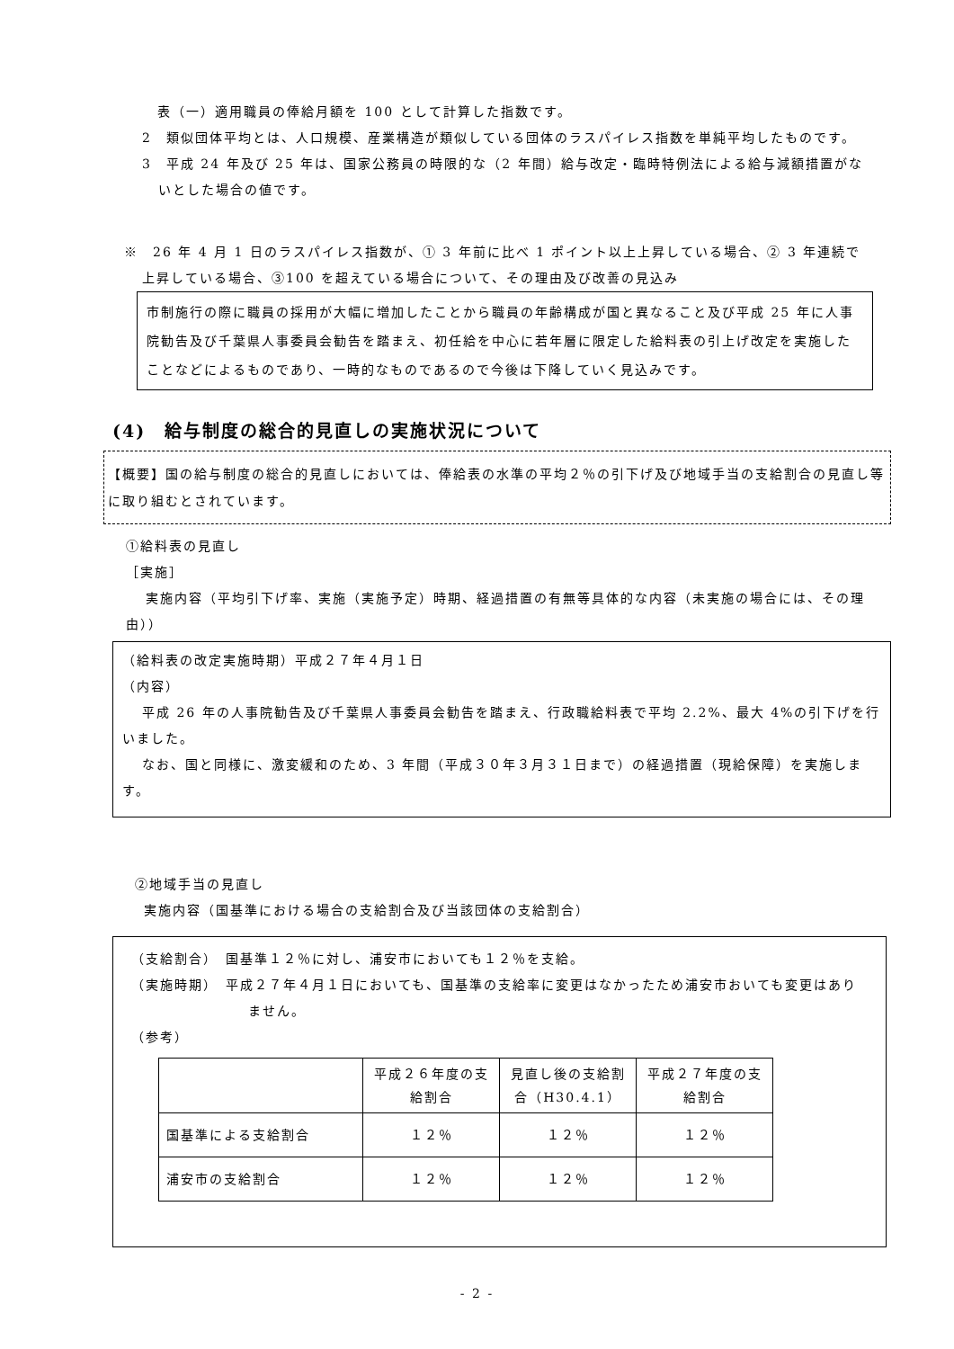表（一）適用職員の俸給月額を 100 として計算した指数です。
2　類似団体平均とは、人口規模、産業構造が類似している団体のラスパイレス指数を単純平均したものです。
3　平成 24 年及び 25 年は、国家公務員の時限的な（2 年間）給与改定・臨時特例法による給与減額措置がないとした場合の値です。
※　26 年 4 月 1 日のラスパイレス指数が、① 3 年前に比べ 1 ポイント以上上昇している場合、② 3 年連続で上昇している場合、③100 を超えている場合について、その理由及び改善の見込み
市制施行の際に職員の採用が大幅に増加したことから職員の年齢構成が国と異なること及び平成 25 年に人事院勧告及び千葉県人事委員会勧告を踏まえ、初任給を中心に若年層に限定した給料表の引上げ改定を実施したことなどによるものであり、一時的なものであるので今後は下降していく見込みです。
(4)　給与制度の総合的見直しの実施状況について
【概要】国の給与制度の総合的見直しにおいては、俸給表の水準の平均２％の引下げ及び地域手当の支給割合の見直し等に取り組むとされています。
①給料表の見直し
［実施］
実施内容（平均引下げ率、実施（実施予定）時期、経過措置の有無等具体的な内容（未実施の場合には、その理由））
（給料表の改定実施時期）平成２７年４月１日
（内容）
平成 26 年の人事院勧告及び千葉県人事委員会勧告を踏まえ、行政職給料表で平均 2.2%、最大 4%の引下げを行いました。
なお、国と同様に、激変緩和のため、3 年間（平成３０年３月３１日まで）の経過措置（現給保障）を実施します。
②地域手当の見直し
実施内容（国基準における場合の支給割合及び当該団体の支給割合）
（支給割合）　国基準１２％に対し、浦安市においても１２％を支給。
（実施時期）　平成２７年４月１日においても、国基準の支給率に変更はなかったため浦安市おいても変更はありません。
（参考）
| | 平成２６年度の支給割合 | 見直し後の支給割合（H30.4.1） | 平成２７年度の支給割合 |
| 国基準による支給割合 | １２％ | １２％ | １２％ |
| 浦安市の支給割合 | １２％ | １２％ | １２％ |
- 2 -